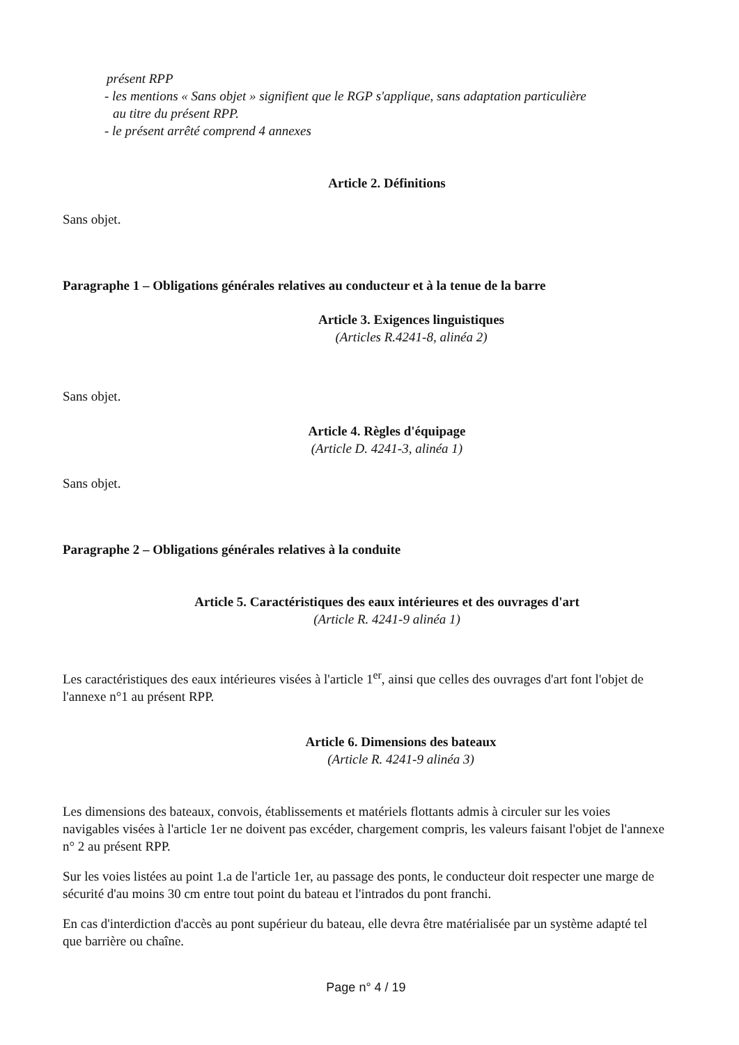présent RPP
- les mentions « Sans objet » signifient que le RGP s'applique, sans adaptation particulière
au titre du présent RPP.
- le présent arrêté comprend 4 annexes
Article 2. Définitions
Sans objet.
Paragraphe 1 – Obligations générales relatives au conducteur et à la tenue de la barre
Article 3. Exigences linguistiques
(Articles R.4241-8, alinéa 2)
Sans objet.
Article 4. Règles d'équipage
(Article D. 4241-3, alinéa 1)
Sans objet.
Paragraphe 2 – Obligations générales relatives à la conduite
Article 5. Caractéristiques des eaux intérieures et des ouvrages d'art
(Article R. 4241-9 alinéa 1)
Les caractéristiques des eaux intérieures visées à l'article 1<sup>er</sup>, ainsi que celles des ouvrages d'art font l'objet de l'annexe n°1 au présent RPP.
Article 6. Dimensions des bateaux
(Article R. 4241-9 alinéa 3)
Les dimensions des bateaux, convois, établissements et matériels flottants admis à circuler sur les voies navigables visées à l'article 1er ne doivent pas excéder, chargement compris, les valeurs faisant l'objet de l'annexe n° 2 au présent RPP.
Sur les voies listées au point 1.a de l'article 1er, au passage des ponts, le conducteur doit respecter une marge de sécurité d'au moins 30 cm entre tout point du bateau et l'intrados du pont franchi.
En cas d'interdiction d'accès au pont supérieur du bateau, elle devra être matérialisée par un système adapté tel que barrière ou chaîne.
Page n° 4 / 19